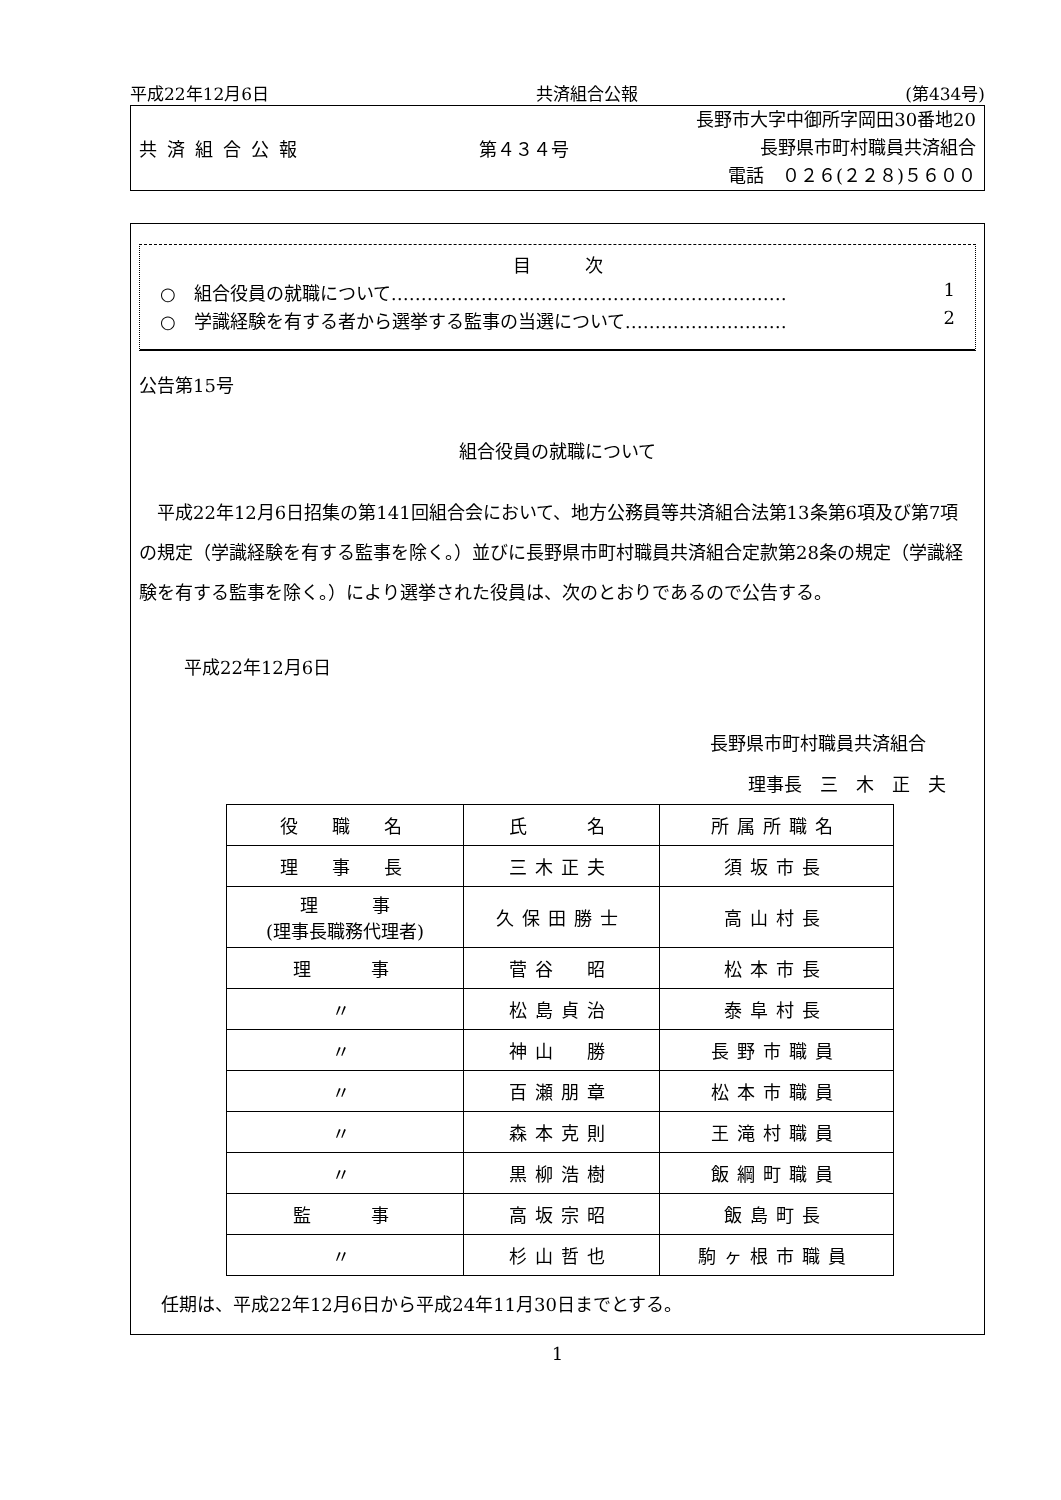平成22年12月6日 共済組合公報 (第434号)
共済組合公報 第４３４号
長野市大字中御所字岡田30番地20
長野県市町村職員共済組合
電話　０２６(２２８)５６００
目　　　次
○　組合役員の就職について………………………………………………………… 1
○　学識経験を有する者から選挙する監事の当選について……………………… 2
公告第15号
組合役員の就職について
平成22年12月6日招集の第141回組合会において、地方公務員等共済組合法第13条第6項及び第7項の規定（学識経験を有する監事を除く。）並びに長野県市町村職員共済組合定款第28条の規定（学識経験を有する監事を除く。）により選挙された役員は、次のとおりであるので公告する。
平成22年12月6日
長野県市町村職員共済組合
理事長　三　木　正　夫
| 役 職 名 | 氏 名 | 所属所職名 |
| 理 事 長 | 三木正夫 | 須坂市長 |
| 理 事 (理事長職務代理者) | 久保田勝士 | 高山村長 |
| 理 事 | 菅谷 昭 | 松本市長 |
| 〃 | 松島貞治 | 泰阜村長 |
| 〃 | 神山 勝 | 長野市職員 |
| 〃 | 百瀬朋章 | 松本市職員 |
| 〃 | 森本克則 | 王滝村職員 |
| 〃 | 黒柳浩樹 | 飯綱町職員 |
| 監 事 | 高坂宗昭 | 飯島町長 |
| 〃 | 杉山哲也 | 駒ヶ根市職員 |
任期は、平成22年12月6日から平成24年11月30日までとする。
1